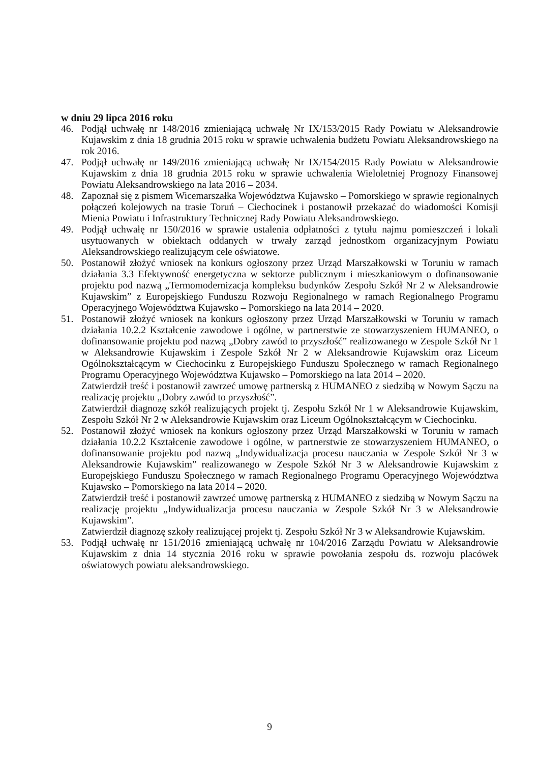w dniu 29 lipca 2016 roku
46. Podjął uchwałę nr 148/2016 zmieniającą uchwałę Nr IX/153/2015 Rady Powiatu w Aleksandrowie Kujawskim z dnia 18 grudnia 2015 roku w sprawie uchwalenia budżetu Powiatu Aleksandrowskiego na rok 2016.
47. Podjął uchwałę nr 149/2016 zmieniającą uchwałę Nr IX/154/2015 Rady Powiatu w Aleksandrowie Kujawskim z dnia 18 grudnia 2015 roku w sprawie uchwalenia Wieloletniej Prognozy Finansowej Powiatu Aleksandrowskiego na lata 2016 – 2034.
48. Zapoznał się z pismem Wicemarszałka Województwa Kujawsko – Pomorskiego w sprawie regionalnych połączeń kolejowych na trasie Toruń – Ciechocinek i postanowił przekazać do wiadomości Komisji Mienia Powiatu i Infrastruktury Technicznej Rady Powiatu Aleksandrowskiego.
49. Podjął uchwałę nr 150/2016 w sprawie ustalenia odpłatności z tytułu najmu pomieszczeń i lokali usytuowanych w obiektach oddanych w trwały zarząd jednostkom organizacyjnym Powiatu Aleksandrowskiego realizującym cele oświatowe.
50. Postanowił złożyć wniosek na konkurs ogłoszony przez Urząd Marszałkowski w Toruniu w ramach działania 3.3 Efektywność energetyczna w sektorze publicznym i mieszkaniowym o dofinansowanie projektu pod nazwą „Termomodernizacja kompleksu budynków Zespołu Szkół Nr 2 w Aleksandrowie Kujawskim” z Europejskiego Funduszu Rozwoju Regionalnego w ramach Regionalnego Programu Operacyjnego Województwa Kujawsko – Pomorskiego na lata 2014 – 2020.
51. Postanowił złożyć wniosek na konkurs ogłoszony przez Urząd Marszałkowski w Toruniu w ramach działania 10.2.2 Kształcenie zawodowe i ogólne, w partnerstwie ze stowarzyszeniem HUMANEO, o dofinansowanie projektu pod nazwą „Dobry zawód to przyszłość” realizowanego w Zespole Szkół Nr 1 w Aleksandrowie Kujawskim i Zespole Szkół Nr 2 w Aleksandrowie Kujawskim oraz Liceum Ogólnokształcącym w Ciechocinku z Europejskiego Funduszu Społecznego w ramach Regionalnego Programu Operacyjnego Województwa Kujawsko – Pomorskiego na lata 2014 – 2020.
Zatwierdził treść i postanowił zawrzeć umowę partnerską z HUMANEO z siedzibą w Nowym Sączu na realizację projektu „Dobry zawód to przyszłość”.
Zatwierdził diagnozę szkół realizujących projekt tj. Zespołu Szkół Nr 1 w Aleksandrowie Kujawskim, Zespołu Szkół Nr 2 w Aleksandrowie Kujawskim oraz Liceum Ogólnokształcącym w Ciechocinku.
52. Postanowił złożyć wniosek na konkurs ogłoszony przez Urząd Marszałkowski w Toruniu w ramach działania 10.2.2 Kształcenie zawodowe i ogólne, w partnerstwie ze stowarzyszeniem HUMANEO, o dofinansowanie projektu pod nazwą „Indywidualizacja procesu nauczania w Zespole Szkół Nr 3 w Aleksandrowie Kujawskim” realizowanego w Zespole Szkół Nr 3 w Aleksandrowie Kujawskim z Europejskiego Funduszu Społecznego w ramach Regionalnego Programu Operacyjnego Województwa Kujawsko – Pomorskiego na lata 2014 – 2020.
Zatwierdził treść i postanowił zawrzeć umowę partnerską z HUMANEO z siedzibą w Nowym Sączu na realizację projektu „Indywidualizacja procesu nauczania w Zespole Szkół Nr 3 w Aleksandrowie Kujawskim”.
Zatwierdził diagnozę szkoły realizującej projekt tj. Zespołu Szkół Nr 3 w Aleksandrowie Kujawskim.
53. Podjął uchwałę nr 151/2016 zmieniającą uchwałę nr 104/2016 Zarządu Powiatu w Aleksandrowie Kujawskim z dnia 14 stycznia 2016 roku w sprawie powołania zespołu ds. rozwoju placówek oświatowych powiatu aleksandrowskiego.
9